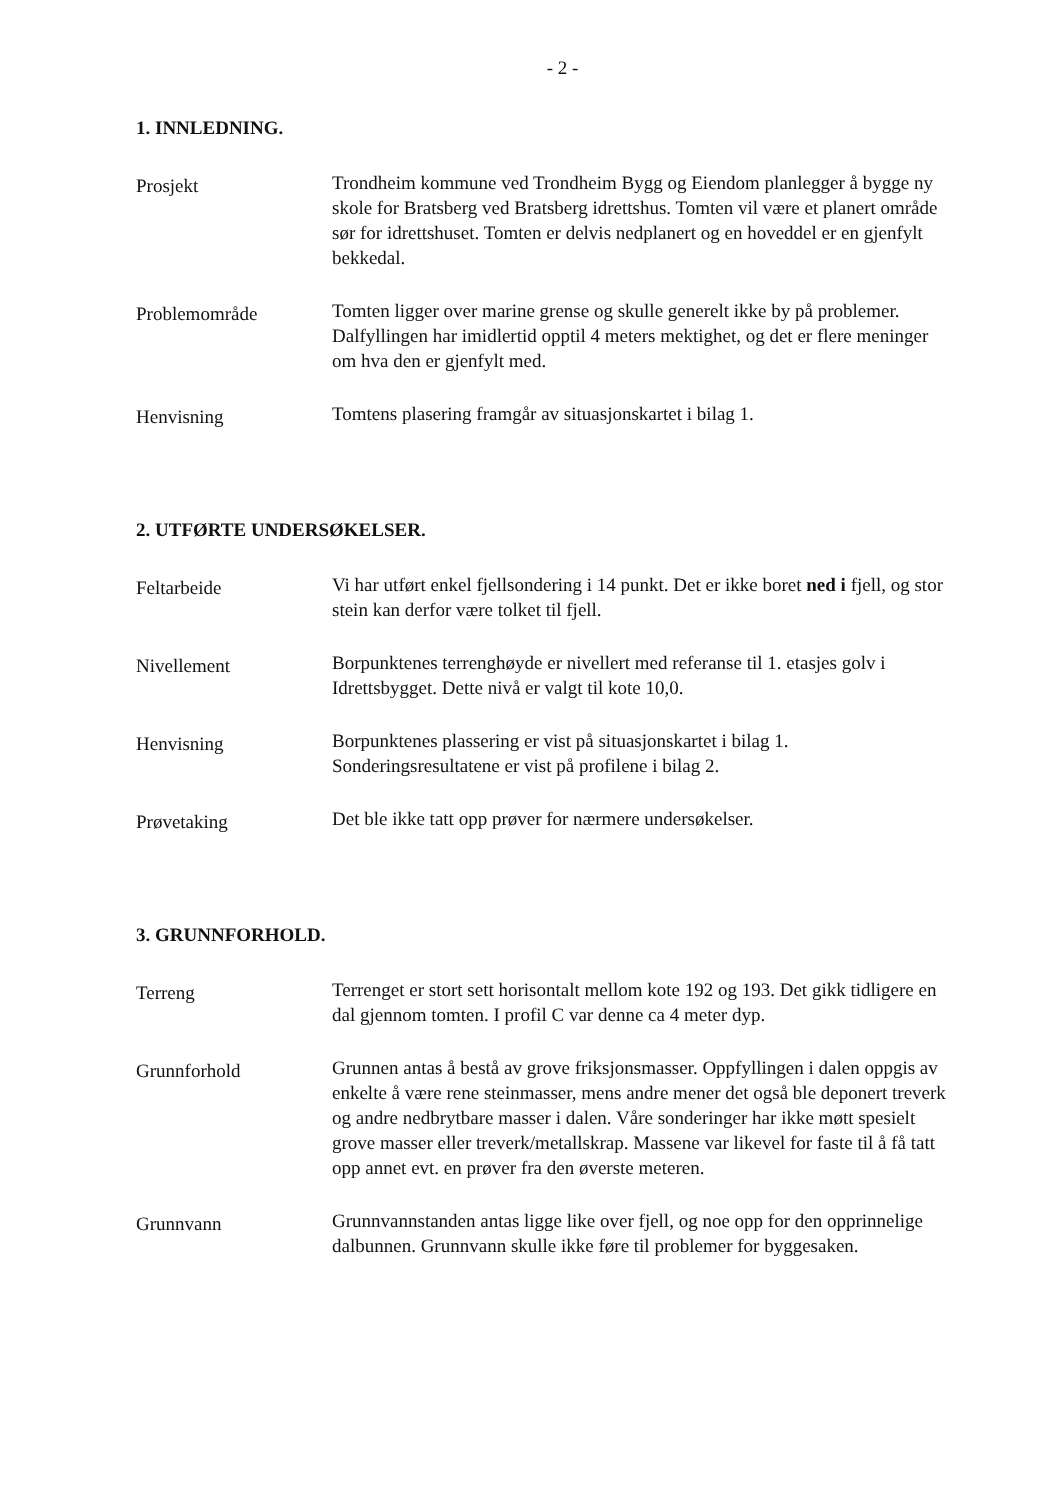- 2 -
1. INNLEDNING.
Prosjekt
Trondheim kommune ved Trondheim Bygg og Eiendom planlegger å bygge ny skole for Bratsberg ved Bratsberg idrettshus. Tomten vil være et planert område sør for idrettshuset. Tomten er delvis nedplanert og en hoveddel er en gjenfylt bekkedal.
Problemområde
Tomten ligger over marine grense og skulle generelt ikke by på problemer. Dalfyllingen har imidlertid opptil 4 meters mektighet, og det er flere meninger om hva den er gjenfylt med.
Henvisning
Tomtens plasering framgår av situasjonskartet i bilag 1.
2. UTFØRTE UNDERSØKELSER.
Feltarbeide
Vi har utført enkel fjellsondering i 14 punkt. Det er ikke boret ned i fjell, og stor stein kan derfor være tolket til fjell.
Nivellement
Borpunktenes terrenghøyde er nivellert med referanse til 1. etasjes golv i Idrettsbygget. Dette nivå er valgt til kote 10,0.
Henvisning
Borpunktenes plassering er vist på situasjonskartet i bilag 1. Sonderingsresultatene er vist på profilene i bilag 2.
Prøvetaking
Det ble ikke tatt opp prøver for nærmere undersøkelser.
3. GRUNNFORHOLD.
Terreng
Terrenget er stort sett horisontalt mellom kote 192 og 193. Det gikk tidligere en dal gjennom tomten. I profil C var denne ca 4 meter dyp.
Grunnforhold
Grunnen antas å bestå av grove friksjonsmasser. Oppfyllingen i dalen oppgis av enkelte å være rene steinmasser, mens andre mener det også ble deponert treverk og andre nedbrytbare masser i dalen. Våre sonderinger har ikke møtt spesielt grove masser eller treverk/metallskrap. Massene var likevel for faste til å få tatt opp annet evt. en prøver fra den øverste meteren.
Grunnvann
Grunnvannstanden antas ligge like over fjell, og noe opp for den opprinnelige dalbunnen. Grunnvann skulle ikke føre til problemer for byggesaken.